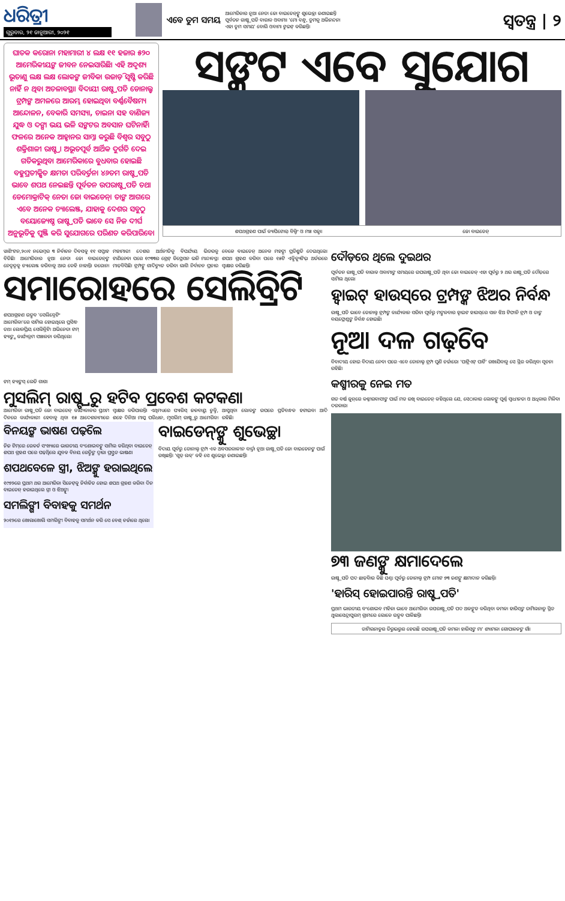ଧରିତ୍ରୀ
ଗୁରୁବାର, ୨୧ ଜାନୁଆରୀ, ୨୦୨୧
ଏବେ ତୁମ ସମୟ
ଆମେରିକାର ନୂଆ ନେତା ଜୋ ବାଇଡେନ୍‌ଙ୍କୁ ଶୁଭେଚ୍ଛା ଜଣାଇଛନ୍ତି ପୂର୍ବତନ ରାଷ୍ଟ୍ରପତି ବାରାକ ଓବାମା। 'ମୋ ବନ୍ଧୁ, ତୁମକୁ ଅଭିନନ୍ଦନ। ଏହା ତୁମ ସମୟ' ବୋଲି ଓବାମା ଟୁଇଟ୍ କରିଛନ୍ତି।
ସ୍ୱତନ୍ତ୍ର | ୨
ଘାତକ କରୋନା ମହାମାରୀ ୪ ଲକ୍ଷ ୧୧ ହଜାର ୫୨୦ ଆମେରିକୀୟଙ୍କ ଜୀବନ ନେଇସାରିଛି। ଏହି ଅଦୃଶ୍ୟ ଭୂତାଣୁ ଲକ୍ଷ ଲକ୍ଷ ଲୋକଙ୍କ ଜୀବିକା ଉଜାଡ଼ି ସୃଷ୍ଟି କରିଛି ନାହିଁ ନ ଥିବା ଅଚଳାବସ୍ଥା। ବିଦାୟୀ ରାଷ୍ଟ୍ରପତି ଡୋନାଲ୍ଡ ଟ୍ରମ୍ପଙ୍କ ଅମଳରେ ଆରମ୍ଭ ହୋଇଥିବା ବର୍ଣ୍ଣବୈଷମ୍ୟ ଆନ୍ଦୋଳନ, ବେକାରି ସମସ୍ୟା, ଚାଇନା ସହ ବାଣିଜ୍ୟ ଯୁଦ୍ଧ ଓ ଦଙ୍ଗା ଭୟ ଭଳି ସଙ୍କଟର ଅବସାନ ଘଟିନାହିଁ। ଫଳରେ ଅନେକ ଆହ୍ୱାନର ସାମ୍ନା କରୁଛି ବିଶ୍ୱର ସବୁଠୁ ଶକ୍ତିଶାଳୀ ରାଷ୍ଟ୍ର। ଅଭୂତପୂର୍ବ ଆର୍ଥିକ ଦୁର୍ଗତି ଦେଇ ଗତିକରୁଥିବା ଆମେରିକାରେ ବୁଧବାର ହୋଇଛି ବହୁପ୍ରତୀକ୍ଷିତ କ୍ଷମତା ପରିବର୍ତ୍ତନ। ୪୬ତମ ରାଷ୍ଟ୍ରପତି ଭାବେ ଶପଥ ନେଇଛନ୍ତି ପୂର୍ବତନ ଉପରାଷ୍ଟ୍ରପତି ତଥା ଡେମୋକ୍ରାଟିକ୍ ନେତା ଜୋ ବାଇଡେନ୍। ତାଙ୍କ ଆଗରେ ଏବେ ଅନେକ ଚ୍ୟାଲେଞ୍ଜ, ଯାହାକୁ ଦେଶର ସବୁଠୁ ବୟୋଜ୍ୟେଷ୍ଠ ରାଷ୍ଟ୍ରପତି ଭାବେ ସେ ନିଜ ଦୀର୍ଘ ଅନୁଭୂତିକୁ ପୁଞ୍ଜି କରି ସୁଯୋଗରେ ପରିଣତ କରିପାରିବେ।
ସଙ୍କଟ ଏବେ ସୁଯୋଗ
ଶପଥଗ୍ରହଣ ପାଇଁ କ୍ୟାପିଟୋଲ୍ ବିଲ୍ଡିଂ ଓ ମଞ୍ଚ ସଜ୍ଜା। ଜୋ ବାଇଡେନ୍
ୱାଶିଂଟନ,୨୦।୧ ନଭେମ୍ବର ୩ ନିର୍ବାଚନ ଦିବସକୁ ୧୧ ସପ୍ତାହ ବିତିଛି। ଆମେରିକାର ନୂଆ ନେତା ଜୋ ବାଇଡେନ୍‌ଙ୍କ ନେତୃତ୍ୱକୁ ଚ୍ୟାଲେଞ୍ଜ କରିବାକୁ ଆଉ କେହି ନାହାନ୍ତି। କରୋନା ମହାମାରୀ ଦେଶର ଅର୍ଥନୀତିକୁ ବିପର୍ଯ୍ୟୟ ଭିତରକୁ ଟାଣିନେବା ପରେ ୧୯୩୩ର ଗ୍ରେଟ୍ ଡିପ୍ରେସନ ଭଳି ମାନ୍ଦାବସ୍ଥା ମାଡ଼ିବସିଛି। ଟ୍ରମ୍ପଙ୍କୁ ଗାଦିଚ୍ୟୁତ କରିବା ଲାଗି ନିର୍ବାଚନ ପ୍ରଚାର ବେଳେ ବାଇଡେନ୍ ଅନେକ ମହଙ୍ଗା ପ୍ରତିଶ୍ରୁତି ଦେଇଥିଲେ। ଶପଥ ଗ୍ରହଣ କରିବା ପରେ ୧୫ଟି ଏକ୍ଜିକ୍ୟୁଟିଭ୍ ଅର୍ଡରରେ ସ୍ୱାକ୍ଷର କରିଛନ୍ତି।
ସମାରୋହରେ ସେଲିବ୍ରିଟି
ଶପଥଗ୍ରହଣ ଉତ୍ସବ 'ସେଲିବ୍ରେଟିଂ ଆମେରିକା'ରେ ସାମିଲ ହୋଇଥିଲେ ପ୍ରସିଦ୍ଧ ତଥା ଲୋକପ୍ରିୟ ସେଲିବ୍ରିଟି। ଅଭିନେତା ଟମ୍ ହ୍ୟାଙ୍କ୍ସ କାର୍ଯ୍ୟକ୍ରମ ସଞ୍ଚାଳନା କରିଥିଲେ।
ଟମ୍ ହ୍ୟାଙ୍କସ୍ ଲେଡି ଗାଗା
ମୁସଲିମ୍ ରାଷ୍ଟ୍ରରୁ ହଟିବ ପ୍ରବେଶ କଟକଣା
ଆମେରିକା ରାଷ୍ଟ୍ରପତି ଜୋ ବାଇଡେନ୍ କାର୍ଯ୍ୟକାଳର ପ୍ରଥମ ଦିନରେ କାର୍ଯ୍ୟକାରୀ ହେବାକୁ ଥିବା ୧୫ ଆଦେଶନାମାରେ ସ୍ୱାକ୍ଷର କରିପାରନ୍ତି। ଏଥିମଧ୍ୟରେ ପ୍ୟାରିସ୍ ଜଳବାୟୁ ଚୁକ୍ତି, ଶହେ ଦିନିଆ ମାସ୍କ ପରିଧାନ, ମୁସଲିମ୍ ରାଷ୍ଟ୍ରରୁ ଆମେରିକା ଆସୁଥିବା ଲୋକଙ୍କ ଉପରେ ପ୍ରତିବନ୍ଧକ ହଟାଇବା ଆଦି ରହିଛି।
ବିନୟଙ୍କ ଭାଷଣ ପଢ଼ିଲେ
ନିଜ ଟିମ୍‌ରେ ରେକର୍ଡ ସଂଖ୍ୟାରେ ଭାରତୀୟ ବଂଶୋଦ୍ଭବଙ୍କୁ ସାମିଲ କରିଥିବା ବାଇଡେନ୍ ଶପଥ ଗ୍ରହଣ ପରେ ପଢ଼ିଥିଲେ ଯୁବକ ବିନୟ ରେଡ୍ଡିଙ୍କ ଦ୍ୱାରା ପ୍ରସ୍ତୁତ ଭାଷଣ।
ଶପଥବେଳେ ସ୍ତ୍ରୀ, ଝିଅଙ୍କୁ ହରାଇଥିଲେ
୧୯୭୨ରେ ପ୍ରଥମ ଥର ଆମେରିକା ସିନେଟ୍‌କୁ ନିର୍ବାଚିତ ହୋଇ ଶପଥ ଗ୍ରହଣ କରିବା ଦିନ ବାଇଡେନ୍ ହରାଇଥିଲେ ସ୍ତ୍ରୀ ଓ ଝିଅଙ୍କୁ।
ସମଲିଙ୍ଗୀ ବିବାହକୁ ସମର୍ଥନ
୨୦୧୨ରେ ଖୋଲାଖୋଲି ସମଲିଙ୍ଗୀ ବିବାହକୁ ସମର୍ଥନ କରି ସେ ବେଶ୍ ଚର୍ଚ୍ଚାରେ ଥିଲେ।
ବାଇଡେନ୍‌ଙ୍କୁ ଶୁଭେଚ୍ଛା
ବିଦାୟ ପୂର୍ବରୁ ଡୋନାଲ୍ଡ ଟ୍ରମ୍ପ ଏକ ଅବସରକାଳୀନ ବାର୍ତ୍ତା ନୂଆ ରାଷ୍ଟ୍ରପତି ଜୋ ବାଇଡେନଙ୍କ ପାଇଁ ରଖିଛନ୍ତି। 'ଗୁଡ୍ ଲକ୍' କହି ସେ ଶୁଭେଚ୍ଛା ଜଣାଇଛନ୍ତି।
ଦୌଡ଼ରେ ଥିଲେ ଦୁଇଥର
ପୂର୍ବତନ ରାଷ୍ଟ୍ରପତି ବାରାକ ଓବାମାଙ୍କ ସମୟରେ ଉପରାଷ୍ଟ୍ରପତି ଥିବା ଜୋ ବାଇଡେନ୍ ଏହା ପୂର୍ବରୁ ୨ ଥର ରାଷ୍ଟ୍ରପତି ଦୌଡ଼ରେ ସାମିଲ ଥିଲେ।
ହ୍ୱାଇଟ୍ ହାଉସ୍‌ରେ ଟ୍ରମ୍ପଙ୍କ ଝିଅର ନିର୍ବନ୍ଧ
ରାଷ୍ଟ୍ରପତି ଭାବେ ଡୋନାଲ୍ଡ ଟ୍ରମ୍ପଙ୍କ କାର୍ଯ୍ୟକାଳ ସରିବା ପୂର୍ବରୁ ମଙ୍ଗଳବାର ହ୍ୱାଇଟ ହାଉସ୍‌ରେ ସାନ ଝିଅ ଟିଫାନି ଟ୍ରମ୍ପ ଓ ତାଙ୍କ ବୟଫ୍ରେଣ୍ଡଙ୍କ ନିର୍ବନ୍ଧ ହୋଇଛି।
ନୂଆ ଦଳ ଗଢ଼ିବେ
ବିବାଦୀୟ ହୋଇ ବିଦାୟ ନେବା ପରେ ଏବେ ଡୋନାଲ୍ଡ ଟ୍ରମ୍ପ ପୁଣି ଚର୍ଚ୍ଚାରେ। 'ପାଟ୍ରିଏଟ୍ ପାର୍ଟି' ରଖାଯିବାକୁ ସେ ସ୍ଥିର କରିଥିବା ସୂଚନା ରହିଛି।
କଶ୍ମୀରକୁ ନେଇ ମତ
ଗତ ବର୍ଷ ଜୁନ୍‌ରେ କଶ୍ମୀରବାସୀଙ୍କ ପାଇଁ ମତ ରଖି ବାଇଡେନ୍ କହିଥିଲେ ଯେ, ସେଠାକାର ଲୋକଙ୍କୁ ପୂର୍ଣ୍ଣ ସ୍ୱାଧୀନତା ଓ ଅଧିକାର ମିଳିବା ଦରକାର।
୭୩ ଜଣଙ୍କୁ କ୍ଷମାଦେଲେ
ରାଷ୍ଟ୍ରପତି ପଦ ଛାଡ଼ିବାର କିଛି ଘଣ୍ଟା ପୂର୍ବରୁ ଡୋନାଲ୍ଡ ଟ୍ରମ୍ପ ମୋଟ ୭୩ ଜଣଙ୍କୁ କ୍ଷମାଦାନ କରିଛନ୍ତି।
'ହାରିସ୍ ହୋଇପାରନ୍ତି ରାଷ୍ଟ୍ରପତି'
ପ୍ରଥମ ଭାରତୀୟ ବଂଶୋଦ୍ଭବ ମହିଳା ଭାବେ ଆମେରିକା ଉପରାଷ୍ଟ୍ରପତି ପଦ ଅଳଙ୍କୃତ କରିଥିବା କମଳା ହାରିସ୍‌ଙ୍କ ତାମିଲନାଡୁ ସ୍ଥିତ ଥୁଲାସେନ୍ଦ୍ରାପୁରମ୍ ଗ୍ରାମରେ ଲୋକେ ଉତ୍ସବ ପାଳିଛନ୍ତି।
ତାମିଲନାଡୁର ତିରୁଭରୁର ହେଉଛି ଉପରାଷ୍ଟ୍ରପତି କମଳା ହାରିସ୍‌ଙ୍କ ମା' ଶ୍ୟାମଳା ଗୋପାଳନଙ୍କ ଗାଁ।